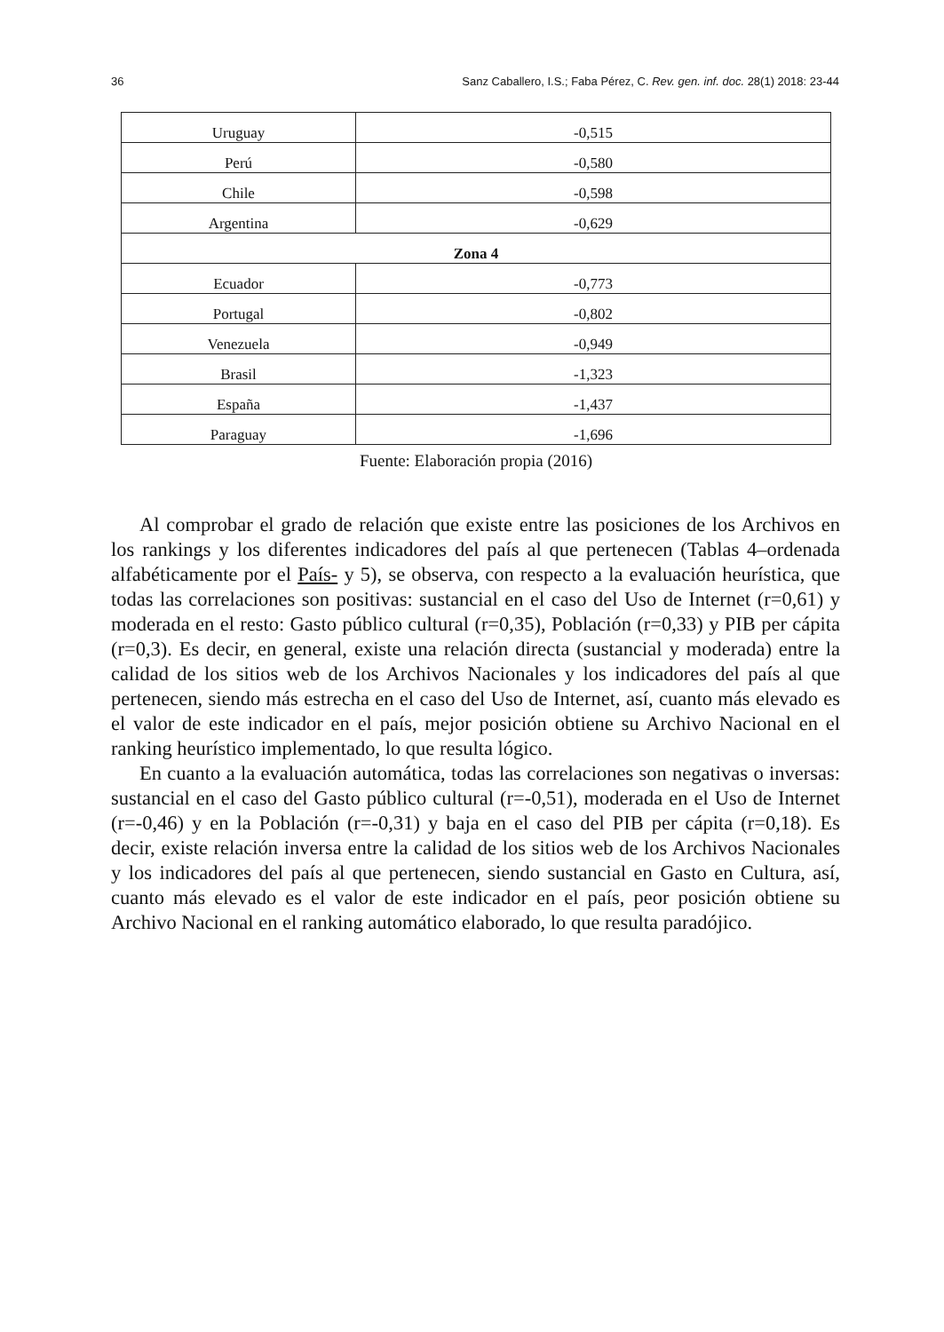36 Sanz Caballero, I.S.; Faba Pérez, C. Rev. gen. inf. doc. 28(1) 2018: 23-44
| Uruguay | -0,515 |
| Perú | -0,580 |
| Chile | -0,598 |
| Argentina | -0,629 |
| Zona 4 | |
| Ecuador | -0,773 |
| Portugal | -0,802 |
| Venezuela | -0,949 |
| Brasil | -1,323 |
| España | -1,437 |
| Paraguay | -1,696 |
Fuente: Elaboración propia (2016)
Al comprobar el grado de relación que existe entre las posiciones de los Archivos en los rankings y los diferentes indicadores del país al que pertenecen (Tablas 4–ordenada alfabéticamente por el País- y 5), se observa, con respecto a la evaluación heurística, que todas las correlaciones son positivas: sustancial en el caso del Uso de Internet (r=0,61) y moderada en el resto: Gasto público cultural (r=0,35), Población (r=0,33) y PIB per cápita (r=0,3). Es decir, en general, existe una relación directa (sustancial y moderada) entre la calidad de los sitios web de los Archivos Nacionales y los indicadores del país al que pertenecen, siendo más estrecha en el caso del Uso de Internet, así, cuanto más elevado es el valor de este indicador en el país, mejor posición obtiene su Archivo Nacional en el ranking heurístico implementado, lo que resulta lógico.
En cuanto a la evaluación automática, todas las correlaciones son negativas o inversas: sustancial en el caso del Gasto público cultural (r=-0,51), moderada en el Uso de Internet (r=-0,46) y en la Población (r=-0,31) y baja en el caso del PIB per cápita (r=0,18). Es decir, existe relación inversa entre la calidad de los sitios web de los Archivos Nacionales y los indicadores del país al que pertenecen, siendo sustancial en Gasto en Cultura, así, cuanto más elevado es el valor de este indicador en el país, peor posición obtiene su Archivo Nacional en el ranking automático elaborado, lo que resulta paradójico.